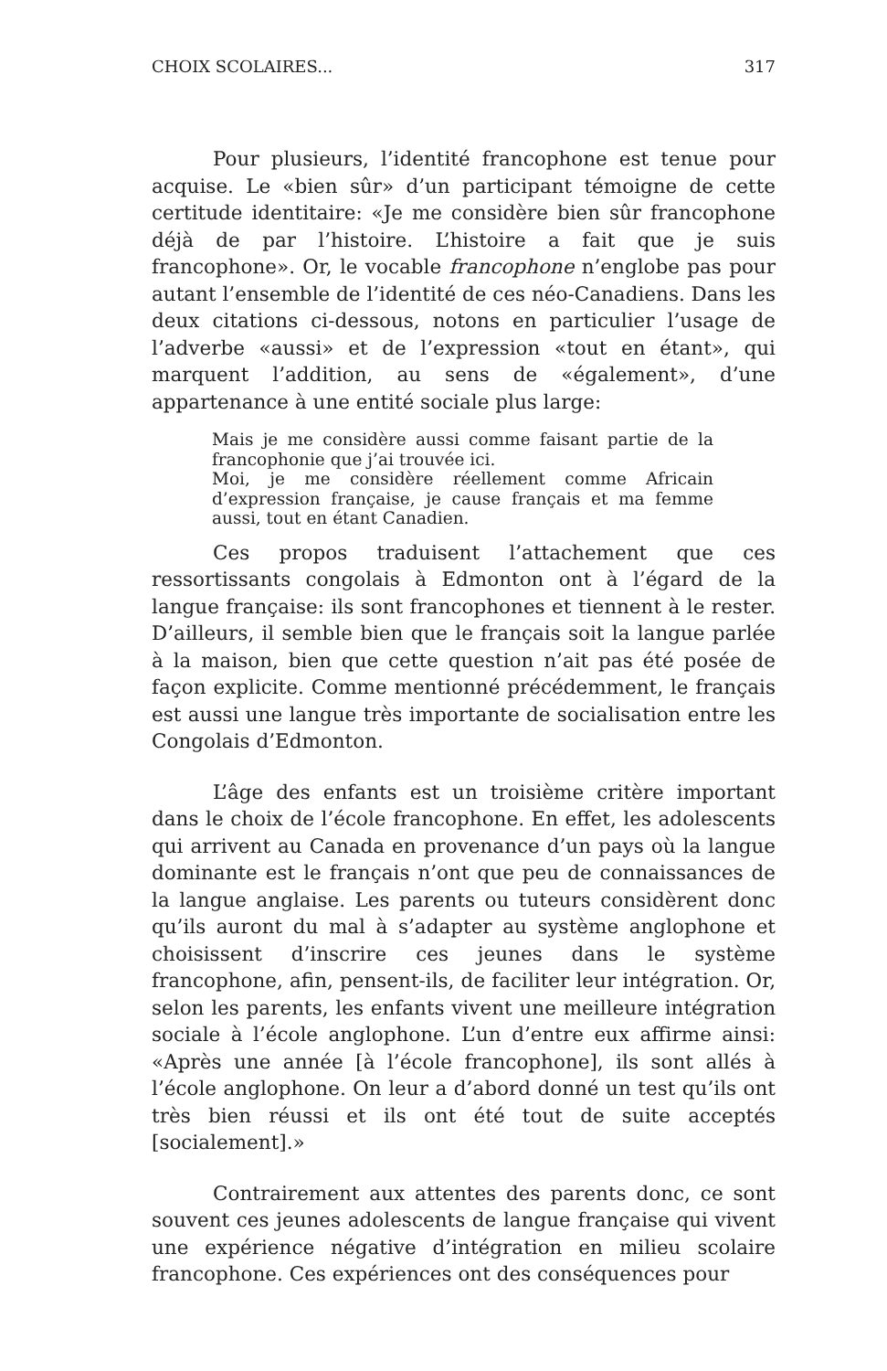CHOIX SCOLAIRES... 317
Pour plusieurs, l’identité francophone est tenue pour acquise. Le «bien sûr» d’un participant témoigne de cette certitude identitaire: «Je me considère bien sûr francophone déjà de par l’histoire. L’histoire a fait que je suis francophone». Or, le vocable francophone n’englobe pas pour autant l’ensemble de l’identité de ces néo-Canadiens. Dans les deux citations ci-dessous, notons en particulier l’usage de l’adverbe «aussi» et de l’expression «tout en étant», qui marquent l’addition, au sens de «également», d’une appartenance à une entité sociale plus large:
Mais je me considère aussi comme faisant partie de la francophonie que j’ai trouvée ici.
Moi, je me considère réellement comme Africain d’expression française, je cause français et ma femme aussi, tout en étant Canadien.
Ces propos traduisent l’attachement que ces ressortissants congolais à Edmonton ont à l’égard de la langue française: ils sont francophones et tiennent à le rester. D’ailleurs, il semble bien que le français soit la langue parlée à la maison, bien que cette question n’ait pas été posée de façon explicite. Comme mentionné précédemment, le français est aussi une langue très importante de socialisation entre les Congolais d’Edmonton.
L’âge des enfants est un troisième critère important dans le choix de l’école francophone. En effet, les adolescents qui arrivent au Canada en provenance d’un pays où la langue dominante est le français n’ont que peu de connaissances de la langue anglaise. Les parents ou tuteurs considèrent donc qu’ils auront du mal à s’adapter au système anglophone et choisissent d’inscrire ces jeunes dans le système francophone, afin, pensent-ils, de faciliter leur intégration. Or, selon les parents, les enfants vivent une meilleure intégration sociale à l’école anglophone. L’un d’entre eux affirme ainsi: «Après une année [à l’école francophone], ils sont allés à l’école anglophone. On leur a d’abord donné un test qu’ils ont très bien réussi et ils ont été tout de suite acceptés [socialement].»
Contrairement aux attentes des parents donc, ce sont souvent ces jeunes adolescents de langue française qui vivent une expérience négative d’intégration en milieu scolaire francophone. Ces expériences ont des conséquences pour